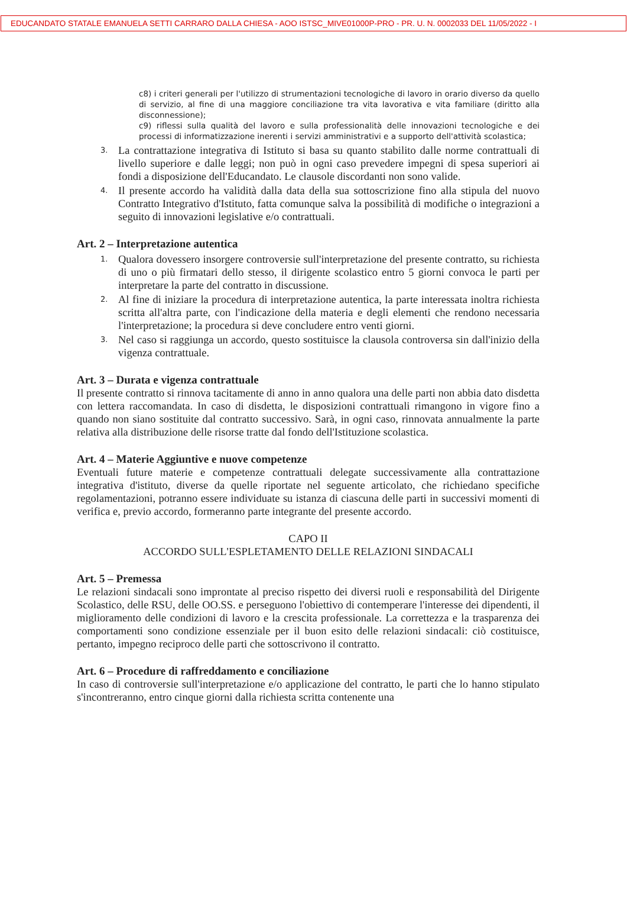EDUCANDATO STATALE EMANUELA SETTI CARRARO DALLA CHIESA - AOO ISTSC_MIVE01000P-PRO - PR. U. N. 0002033 DEL 11/05/2022 - I
c8) i criteri generali per l'utilizzo di strumentazioni tecnologiche di lavoro in orario diverso da quello di servizio, al fine di una maggiore conciliazione tra vita lavorativa e vita familiare (diritto alla disconnessione);
c9) riflessi sulla qualità del lavoro e sulla professionalità delle innovazioni tecnologiche e dei processi di informatizzazione inerenti i servizi amministrativi e a supporto dell'attività scolastica;
3. La contrattazione integrativa di Istituto si basa su quanto stabilito dalle norme contrattuali di livello superiore e dalle leggi; non può in ogni caso prevedere impegni di spesa superiori ai fondi a disposizione dell'Educandato. Le clausole discordanti non sono valide.
4. Il presente accordo ha validità dalla data della sua sottoscrizione fino alla stipula del nuovo Contratto Integrativo d'Istituto, fatta comunque salva la possibilità di modifiche o integrazioni a seguito di innovazioni legislative e/o contrattuali.
Art. 2 – Interpretazione autentica
1. Qualora dovessero insorgere controversie sull'interpretazione del presente contratto, su richiesta di uno o più firmatari dello stesso, il dirigente scolastico entro 5 giorni convoca le parti per interpretare la parte del contratto in discussione.
2. Al fine di iniziare la procedura di interpretazione autentica, la parte interessata inoltra richiesta scritta all'altra parte, con l'indicazione della materia e degli elementi che rendono necessaria l'interpretazione; la procedura si deve concludere entro venti giorni.
3. Nel caso si raggiunga un accordo, questo sostituisce la clausola controversa sin dall'inizio della vigenza contrattuale.
Art. 3 – Durata e vigenza contrattuale
Il presente contratto si rinnova tacitamente di anno in anno qualora una delle parti non abbia dato disdetta con lettera raccomandata. In caso di disdetta, le disposizioni contrattuali rimangono in vigore fino a quando non siano sostituite dal contratto successivo. Sarà, in ogni caso, rinnovata annualmente la parte relativa alla distribuzione delle risorse tratte dal fondo dell'Istituzione scolastica.
Art. 4 – Materie Aggiuntive e nuove competenze
Eventuali future materie e competenze contrattuali delegate successivamente alla contrattazione integrativa d'istituto, diverse da quelle riportate nel seguente articolato, che richiedano specifiche regolamentazioni, potranno essere individuate su istanza di ciascuna delle parti in successivi momenti di verifica e, previo accordo, formeranno parte integrante del presente accordo.
CAPO II
ACCORDO SULL'ESPLETAMENTO DELLE RELAZIONI SINDACALI
Art. 5 – Premessa
Le relazioni sindacali sono improntate al preciso rispetto dei diversi ruoli e responsabilità del Dirigente Scolastico, delle RSU, delle OO.SS. e perseguono l'obiettivo di contemperare l'interesse dei dipendenti, il miglioramento delle condizioni di lavoro e la crescita professionale. La correttezza e la trasparenza dei comportamenti sono condizione essenziale per il buon esito delle relazioni sindacali: ciò costituisce, pertanto, impegno reciproco delle parti che sottoscrivono il contratto.
Art. 6 – Procedure di raffreddamento e conciliazione
In caso di controversie sull'interpretazione e/o applicazione del contratto, le parti che lo hanno stipulato s'incontreranno, entro cinque giorni dalla richiesta scritta contenente una